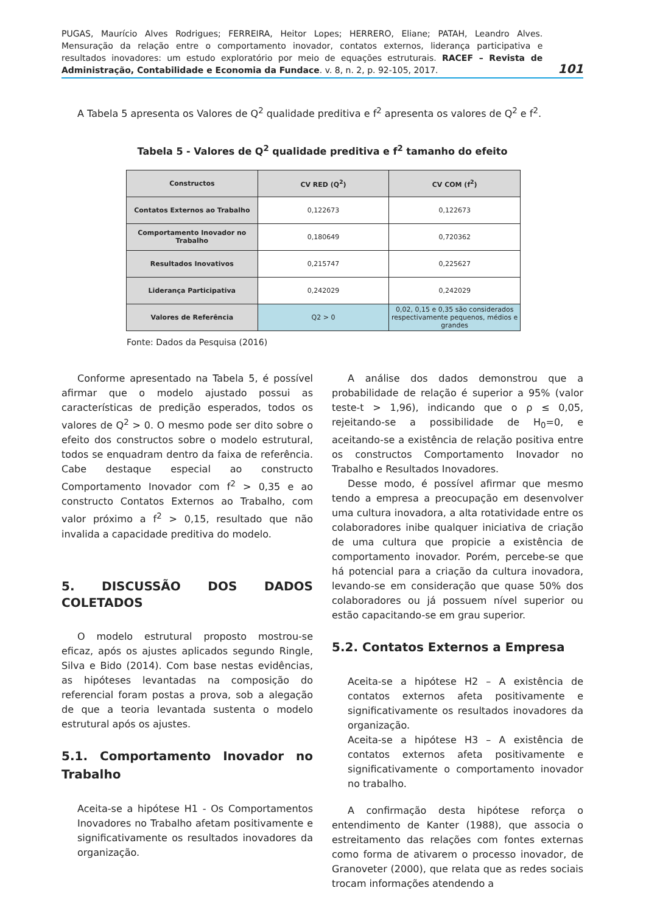PUGAS, Maurício Alves Rodrigues; FERREIRA, Heitor Lopes; HERRERO, Eliane; PATAH, Leandro Alves. Mensuração da relação entre o comportamento inovador, contatos externos, liderança participativa e resultados inovadores: um estudo exploratório por meio de equações estruturais. RACEF – Revista de Administração, Contabilidade e Economia da Fundace. v. 8, n. 2, p. 92-105, 2017.
101
A Tabela 5 apresenta os Valores de Q<sup>2</sup> qualidade preditiva e f<sup>2</sup> apresenta os valores de Q<sup>2</sup> e f<sup>2</sup>.
Tabela 5 - Valores de Q<sup>2</sup> qualidade preditiva e f<sup>2</sup> tamanho do efeito
| Constructos | CV RED (Q<sup>2</sup>) | CV COM (f<sup>2</sup>) |
| --- | --- | --- |
| Contatos Externos ao Trabalho | 0,122673 | 0,122673 |
| Comportamento Inovador no Trabalho | 0,180649 | 0,720362 |
| Resultados Inovativos | 0,215747 | 0,225627 |
| Liderança Participativa | 0,242029 | 0,242029 |
| Valores de Referência | Q2 > 0 | 0,02, 0,15 e 0,35 são considerados respectivamente pequenos, médios e grandes |
Fonte: Dados da Pesquisa (2016)
Conforme apresentado na Tabela 5, é possível afirmar que o modelo ajustado possui as características de predição esperados, todos os valores de Q<sup>2</sup> > 0. O mesmo pode ser dito sobre o efeito dos constructos sobre o modelo estrutural, todos se enquadram dentro da faixa de referência. Cabe destaque especial ao constructo Comportamento Inovador com f<sup>2</sup> > 0,35 e ao constructo Contatos Externos ao Trabalho, com valor próximo a f<sup>2</sup> > 0,15, resultado que não invalida a capacidade preditiva do modelo.
5. DISCUSSÃO DOS DADOS COLETADOS
O modelo estrutural proposto mostrou-se eficaz, após os ajustes aplicados segundo Ringle, Silva e Bido (2014). Com base nestas evidências, as hipóteses levantadas na composição do referencial foram postas a prova, sob a alegação de que a teoria levantada sustenta o modelo estrutural após os ajustes.
5.1. Comportamento Inovador no Trabalho
Aceita-se a hipótese H1 - Os Comportamentos Inovadores no Trabalho afetam positivamente e significativamente os resultados inovadores da organização.
A análise dos dados demonstrou que a probabilidade de relação é superior a 95% (valor teste-t > 1,96), indicando que o ρ ≤ 0,05, rejeitando-se a possibilidade de H<sub>0</sub>=0, e aceitando-se a existência de relação positiva entre os constructos Comportamento Inovador no Trabalho e Resultados Inovadores.
Desse modo, é possível afirmar que mesmo tendo a empresa a preocupação em desenvolver uma cultura inovadora, a alta rotatividade entre os colaboradores inibe qualquer iniciativa de criação de uma cultura que propicie a existência de comportamento inovador. Porém, percebe-se que há potencial para a criação da cultura inovadora, levando-se em consideração que quase 50% dos colaboradores ou já possuem nível superior ou estão capacitando-se em grau superior.
5.2. Contatos Externos a Empresa
Aceita-se a hipótese H2 – A existência de contatos externos afeta positivamente e significativamente os resultados inovadores da organização.
Aceita-se a hipótese H3 – A existência de contatos externos afeta positivamente e significativamente o comportamento inovador no trabalho.
A confirmação desta hipótese reforça o entendimento de Kanter (1988), que associa o estreitamento das relações com fontes externas como forma de ativarem o processo inovador, de Granoveter (2000), que relata que as redes sociais trocam informações atendendo a